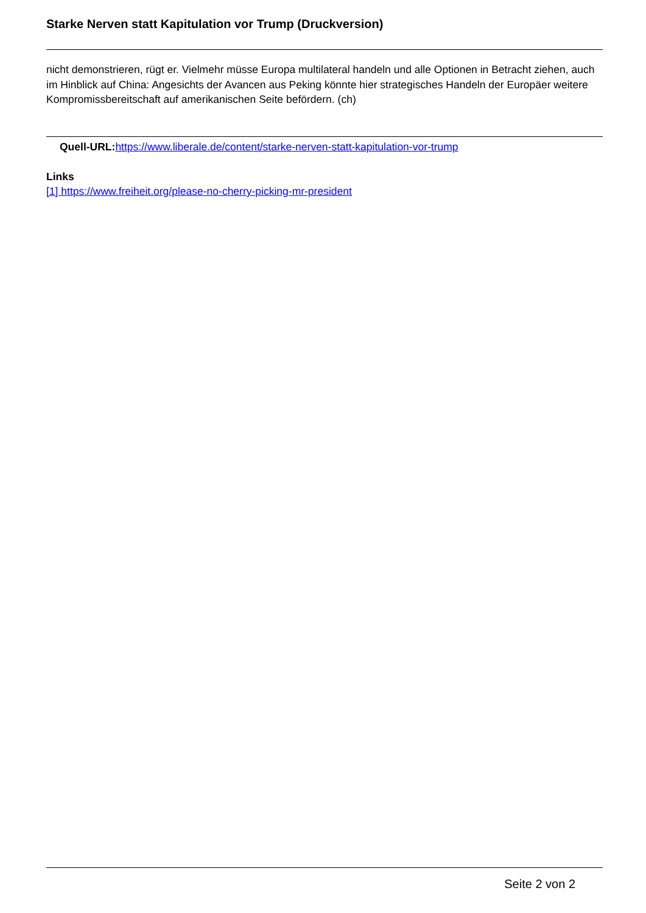Starke Nerven statt Kapitulation vor Trump (Druckversion)
nicht demonstrieren, rügt er. Vielmehr müsse Europa multilateral handeln und alle Optionen in Betracht ziehen, auch im Hinblick auf China: Angesichts der Avancen aus Peking könnte hier strategisches Handeln der Europäer weitere Kompromissbereitschaft auf amerikanischen Seite befördern. (ch)
Quell-URL: https://www.liberale.de/content/starke-nerven-statt-kapitulation-vor-trump
Links
[1] https://www.freiheit.org/please-no-cherry-picking-mr-president
Seite 2 von 2